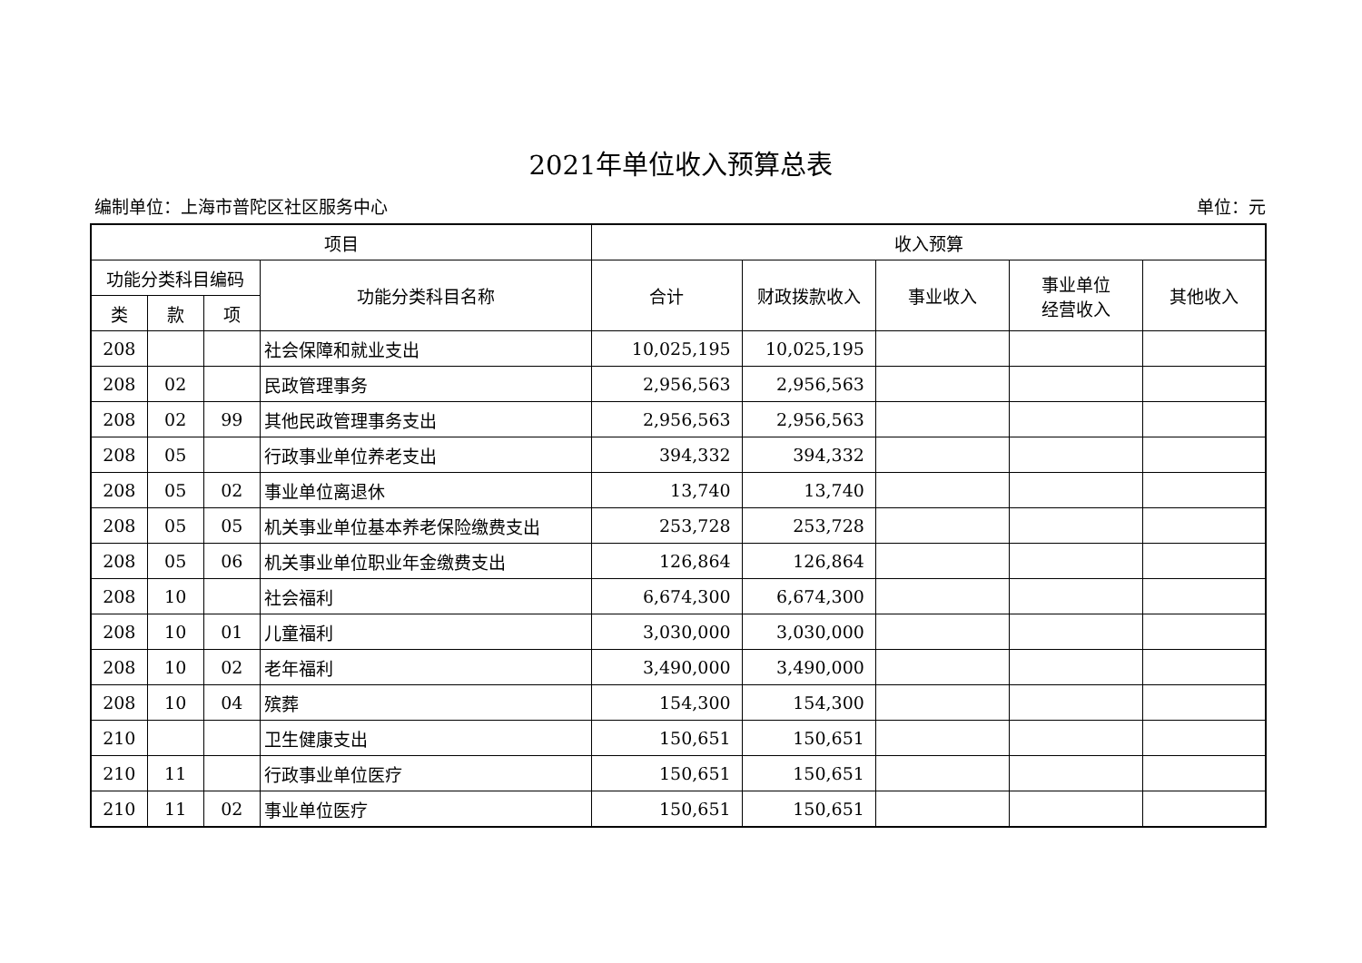2021年单位收入预算总表
编制单位：上海市普陀区社区服务中心 单位：元
| 项目 | | | | 收入预算 | | | | |
| --- | --- | --- | --- | --- | --- | --- | --- | --- |
| 功能分类科目编码 | | | 功能分类科目名称 | 合计 | 财政拨款收入 | 事业收入 | 事业单位 经营收入 | 其他收入 |
| 类 | 款 | 项 | | | | | | |
| 208 | | | 社会保障和就业支出 | 10,025,195 | 10,025,195 | | | |
| 208 | 02 | | 民政管理事务 | 2,956,563 | 2,956,563 | | | |
| 208 | 02 | 99 | 其他民政管理事务支出 | 2,956,563 | 2,956,563 | | | |
| 208 | 05 | | 行政事业单位养老支出 | 394,332 | 394,332 | | | |
| 208 | 05 | 02 | 事业单位离退休 | 13,740 | 13,740 | | | |
| 208 | 05 | 05 | 机关事业单位基本养老保险缴费支出 | 253,728 | 253,728 | | | |
| 208 | 05 | 06 | 机关事业单位职业年金缴费支出 | 126,864 | 126,864 | | | |
| 208 | 10 | | 社会福利 | 6,674,300 | 6,674,300 | | | |
| 208 | 10 | 01 | 儿童福利 | 3,030,000 | 3,030,000 | | | |
| 208 | 10 | 02 | 老年福利 | 3,490,000 | 3,490,000 | | | |
| 208 | 10 | 04 | 殡葬 | 154,300 | 154,300 | | | |
| 210 | | | 卫生健康支出 | 150,651 | 150,651 | | | |
| 210 | 11 | | 行政事业单位医疗 | 150,651 | 150,651 | | | |
| 210 | 11 | 02 | 事业单位医疗 | 150,651 | 150,651 | | | |